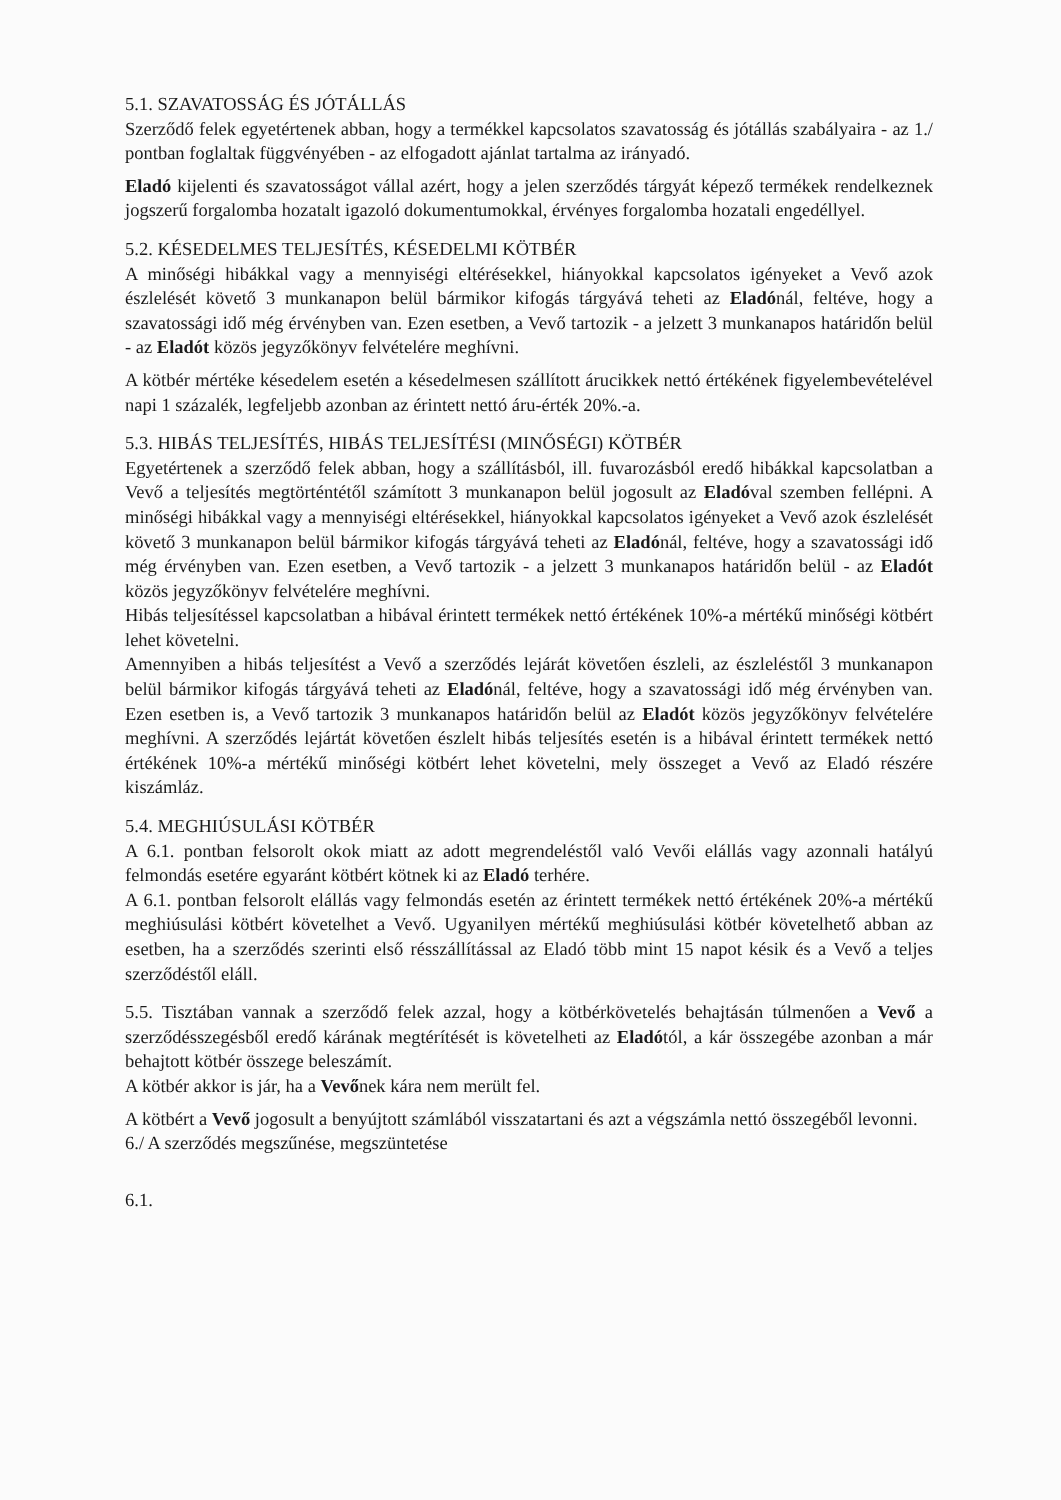5.1. SZAVATOSSÁG ÉS JÓTÁLLÁS
Szerződő felek egyetértenek abban, hogy a termékkel kapcsolatos szavatosság és jótállás szabályaira - az 1./ pontban foglaltak függvényében - az elfogadott ajánlat tartalma az irányadó.
Eladó kijelenti és szavatosságot vállal azért, hogy a jelen szerződés tárgyát képező termékek rendelkeznek jogszerű forgalomba hozatalt igazoló dokumentumokkal, érvényes forgalomba hozatali engedéllyel.
5.2. KÉSEDELMES TELJESÍTÉS, KÉSEDELMI KÖTBÉR
A minőségi hibákkal vagy a mennyiségi eltérésekkel, hiányokkal kapcsolatos igényeket a Vevő azok észlelését követő 3 munkanapon belül bármikor kifogás tárgyává teheti az Eladónál, feltéve, hogy a szavatossági idő még érvényben van. Ezen esetben, a Vevő tartozik - a jelzett 3 munkanapos határidőn belül - az Eladót közös jegyzőkönyv felvételére meghívni.
A kötbér mértéke késedelem esetén a késedelmesen szállított árucikkek nettó értékének figyelembevételével napi 1 százalék, legfeljebb azonban az érintett nettó áru-érték 20%.-a.
5.3. HIBÁS TELJESÍTÉS, HIBÁS TELJESÍTÉSI (MINŐSÉGI) KÖTBÉR
Egyetértenek a szerződő felek abban, hogy a szállításból, ill. fuvarozásból eredő hibákkal kapcsolatban a Vevő a teljesítés megtörténtétől számított 3 munkanapon belül jogosult az Eladóval szemben fellépni. A minőségi hibákkal vagy a mennyiségi eltérésekkel, hiányokkal kapcsolatos igényeket a Vevő azok észlelését követő 3 munkanapon belül bármikor kifogás tárgyává teheti az Eladónál, feltéve, hogy a szavatossági idő még érvényben van. Ezen esetben, a Vevő tartozik - a jelzett 3 munkanapos határidőn belül - az Eladót közös jegyzőkönyv felvételére meghívni.
Hibás teljesítéssel kapcsolatban a hibával érintett termékek nettó értékének 10%-a mértékű minőségi kötbért lehet követelni.
Amennyiben a hibás teljesítést a Vevő a szerződés lejárát követően észleli, az észleléstől 3 munkanapon belül bármikor kifogás tárgyává teheti az Eladónál, feltéve, hogy a szavatossági idő még érvényben van. Ezen esetben is, a Vevő tartozik 3 munkanapos határidőn belül az Eladót közös jegyzőkönyv felvételére meghívni. A szerződés lejártát követően észlelt hibás teljesítés esetén is a hibával érintett termékek nettó értékének 10%-a mértékű minőségi kötbért lehet követelni, mely összeget a Vevő az Eladó részére kiszámláz.
5.4. MEGHIÚSULÁSI KÖTBÉR
A 6.1. pontban felsorolt okok miatt az adott megrendeléstől való Vevői elállás vagy azonnali hatályú felmondás esetére egyaránt kötbért kötnek ki az Eladó terhére.
A 6.1. pontban felsorolt elállás vagy felmondás esetén az érintett termékek nettó értékének 20%-a mértékű meghiúsulási kötbért követelhet a Vevő. Ugyanilyen mértékű meghiúsulási kötbér követelhető abban az esetben, ha a szerződés szerinti első résszállítással az Eladó több mint 15 napot késik és a Vevő a teljes szerződéstől eláll.
5.5. Tisztában vannak a szerződő felek azzal, hogy a kötbérkövetelés behajtásán túlmenően a Vevő a szerződésszegésből eredő kárának megtérítését is követelheti az Eladótól, a kár összegébe azonban a már behajtott kötbér összege beleszámít.
A kötbér akkor is jár, ha a Vevőnek kára nem merült fel.
A kötbért a Vevő jogosult a benyújtott számlából visszatartani és azt a végszámla nettó összegéből levonni.
6./ A szerződés megszűnése, megszüntetése
6.1.